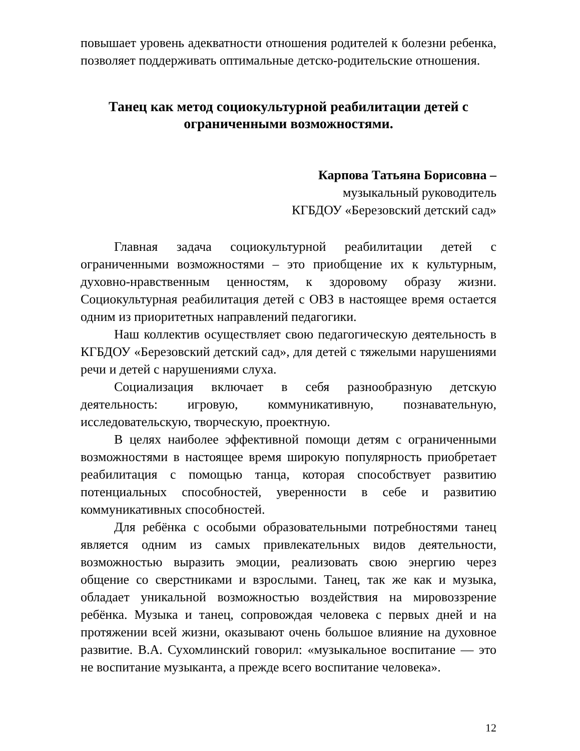повышает уровень адекватности отношения родителей к болезни ребенка, позволяет поддерживать оптимальные детско-родительские отношения.
Танец как метод социокультурной реабилитации детей с ограниченными возможностями.
Карпова Татьяна Борисовна –
музыкальный руководитель
КГБДОУ «Березовский детский сад»
Главная задача социокультурной реабилитации детей с ограниченными возможностями – это приобщение их к культурным, духовно-нравственным ценностям, к здоровому образу жизни. Социокультурная реабилитация детей с ОВЗ в настоящее время остается одним из приоритетных направлений педагогики.
Наш коллектив осуществляет свою педагогическую деятельность в КГБДОУ «Березовский детский сад», для детей с тяжелыми нарушениями речи и детей с нарушениями слуха.
Социализация включает в себя разнообразную детскую деятельность: игровую, коммуникативную, познавательную, исследовательскую, творческую, проектную.
В целях наиболее эффективной помощи детям с ограниченными возможностями в настоящее время широкую популярность приобретает реабилитация с помощью танца, которая способствует развитию потенциальных способностей, уверенности в себе и развитию коммуникативных способностей.
Для ребёнка с особыми образовательными потребностями танец является одним из самых привлекательных видов деятельности, возможностью выразить эмоции, реализовать свою энергию через общение со сверстниками и взрослыми. Танец, так же как и музыка, обладает уникальной возможностью воздействия на мировоззрение ребёнка. Музыка и танец, сопровождая человека с первых дней и на протяжении всей жизни, оказывают очень большое влияние на духовное развитие. В.А. Сухомлинский говорил: «музыкальное воспитание — это не воспитание музыканта, а прежде всего воспитание человека».
12